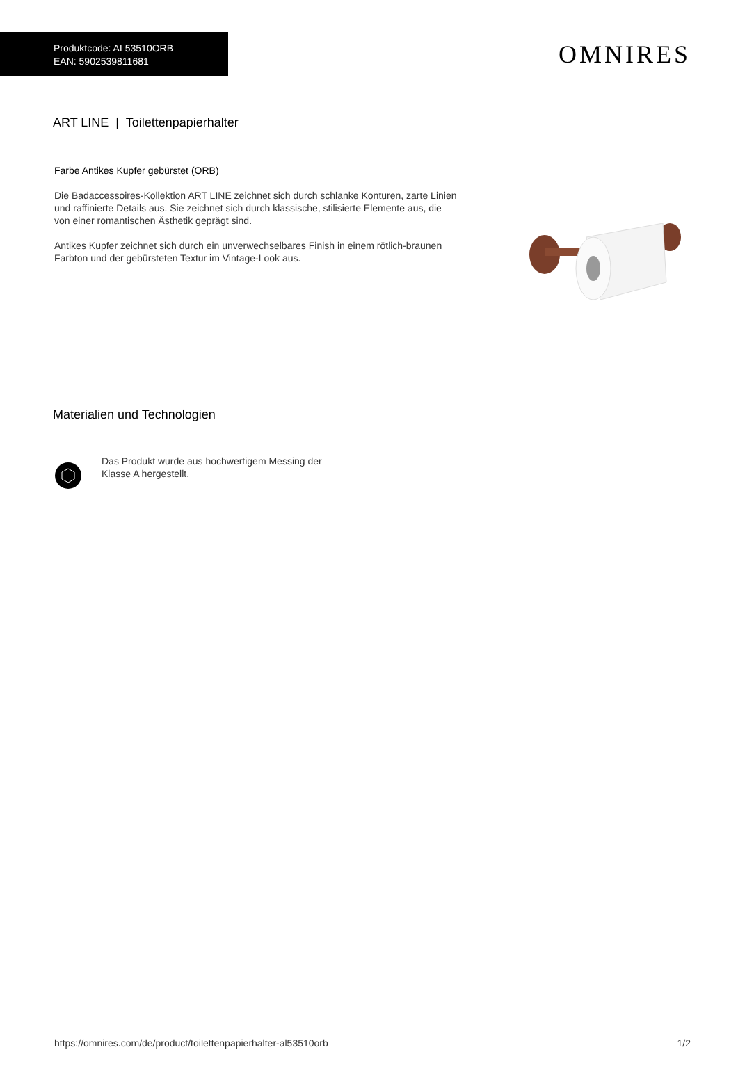Produktcode: AL53510ORB
EAN: 5902539811681
OMNIRES
ART LINE | Toilettenpapierhalter
Farbe Antikes Kupfer gebürstet (ORB)
Die Badaccessoires-Kollektion ART LINE zeichnet sich durch schlanke Konturen, zarte Linien und raffinierte Details aus. Sie zeichnet sich durch klassische, stilisierte Elemente aus, die von einer romantischen Ästhetik geprägt sind.
Antikes Kupfer zeichnet sich durch ein unverwechselbares Finish in einem rötlich-braunen Farbton und der gebürsteten Textur im Vintage-Look aus.
Materialien und Technologien
Das Produkt wurde aus hochwertigem Messing der Klasse A hergestellt.
https://omnires.com/de/product/toilettenpapierhalter-al53510orb 1/2